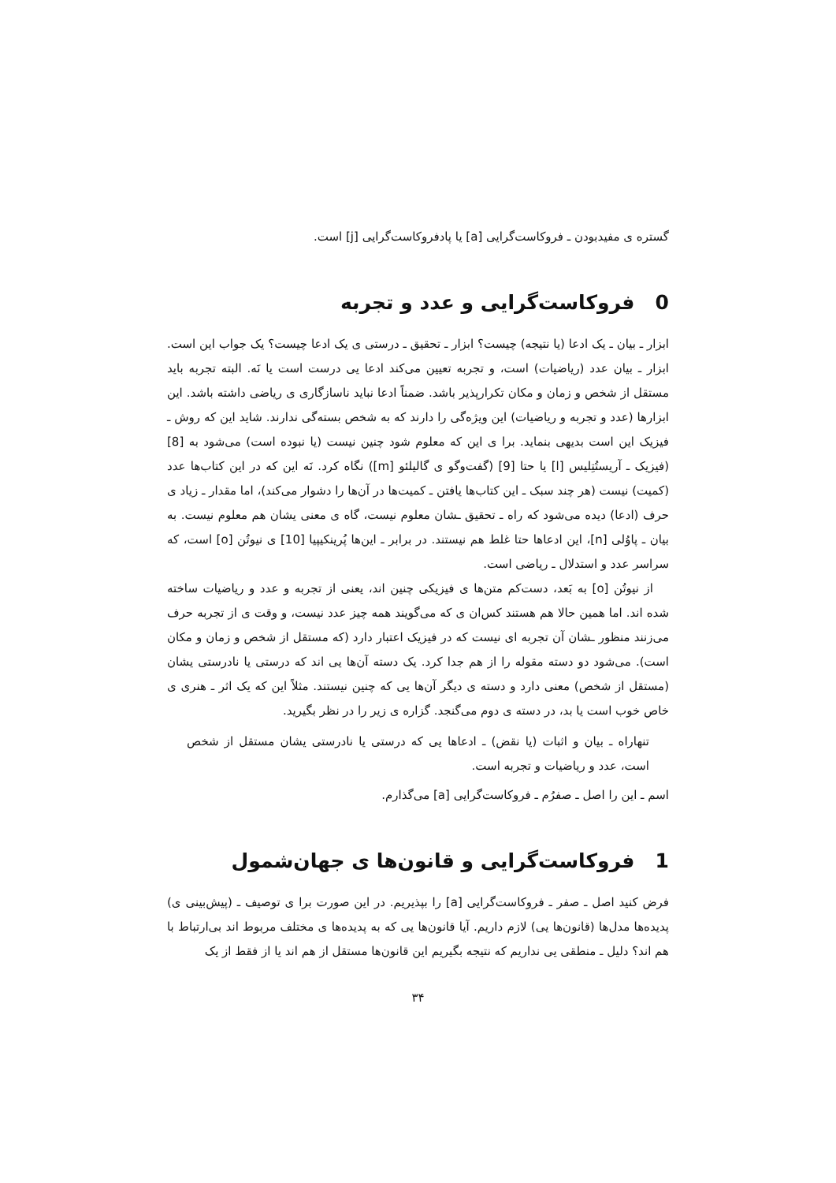گستره ی مفیدبودن ـ فروکاست‌گرایی [a] یا پادفروکاست‌گرایی [j] است.
0 فروکاست‌گرایی و عدد و تجربه
ابزار ـ بیان ـ یک ادعا (یا نتیجه) چیست؟ ابزار ـ تحقیق ـ درستی ی یک ادعا چیست؟ یک جواب این است. ابزار ـ بیان عدد (ریاضیات) است، و تجربه تعیین می‌کند ادعا یی درست است یا نَه. البته تجربه باید مستقل از شخص و زمان و مکان تکرارپذیر باشد. ضمناً ادعا نباید ناسازگاری ی ریاضی داشته باشد. این ابزارها (عدد و تجربه و ریاضیات) این ویژه‌گی را دارند که به شخص بسته‌گی ندارند. شاید این که روش ـ فیزیک این است بدیهی بنماید. برا ی این که معلوم شود چنین نیست (یا نبوده است) می‌شود به [8] (فیزیک ـ آریستُتِلیس [l] یا حتا [9] (گفت‌وگو ی گالیلئو [m]) نگاه کرد. نَه این که در این کتاب‌ها عدد (کمیت) نیست (هر چند سبک ـ این کتاب‌ها یافتن ـ کمیت‌ها در آن‌ها را دشوار می‌کند)، اما مقدار ـ زیاد ی حرف (ادعا) دیده می‌شود که راه ـ تحقیق ـشان معلوم نیست، گاه ی معنی یشان هم معلوم نیست. به بیان ـ پاوُلی [n]، این ادعاها حتا غلط هم نیستند. در برابر ـ این‌ها پُرینکیپیا [10] ی نیوتُن [o] است، که سراسر عدد و استدلال ـ ریاضی است.
از نیوتُن [o] به بَعد، دست‌کم متن‌ها ی فیزیکی چنین اند، یعنی از تجربه و عدد و ریاضیات ساخته شده اند. اما همین حالا هم هستند کس‌ان ی که می‌گویند همه چیز عدد نیست، و وقت ی از تجربه حرف می‌زنند منظور ـشان آن تجربه ای نیست که در فیزیک اعتبار دارد (که مستقل از شخص و زمان و مکان است). می‌شود دو دسته مقوله را از هم جدا کرد. یک دسته آن‌ها یی اند که درستی یا نادرستی یشان (مستقل از شخص) معنی دارد و دسته ی دیگر آن‌ها یی که چنین نیستند. مثلاً این که یک اثر ـ هنری ی خاص خوب است یا بد، در دسته ی دوم می‌گنجد. گزاره ی زیر را در نظر بگیرید.
تنهاراه ـ بیان و اثبات (یا نقض) ـ ادعاها یی که درستی یا نادرستی یشان مستقل از شخص است، عدد و ریاضیات و تجربه است.
اسم ـ این را اصل ـ صفرُم ـ فروکاست‌گرایی [a] می‌گذارم.
1 فروکاست‌گرایی و قانون‌ها ی جهان‌شمول
فرض کنید اصل ـ صفر ـ فروکاست‌گرایی [a] را بپذیریم. در این صورت برا ی توصیف ـ (پیش‌بینی ی) پدیده‌ها مدل‌ها (قانون‌ها یی) لازم داریم. آیا قانون‌ها یی که به پدیده‌ها ی مختلف مربوط اند بی‌ارتباط با هم اند؟ دلیل ـ منطقی یی نداریم که نتیجه بگیریم این قانون‌ها مستقل از هم اند یا از فقط از یک
۳۴